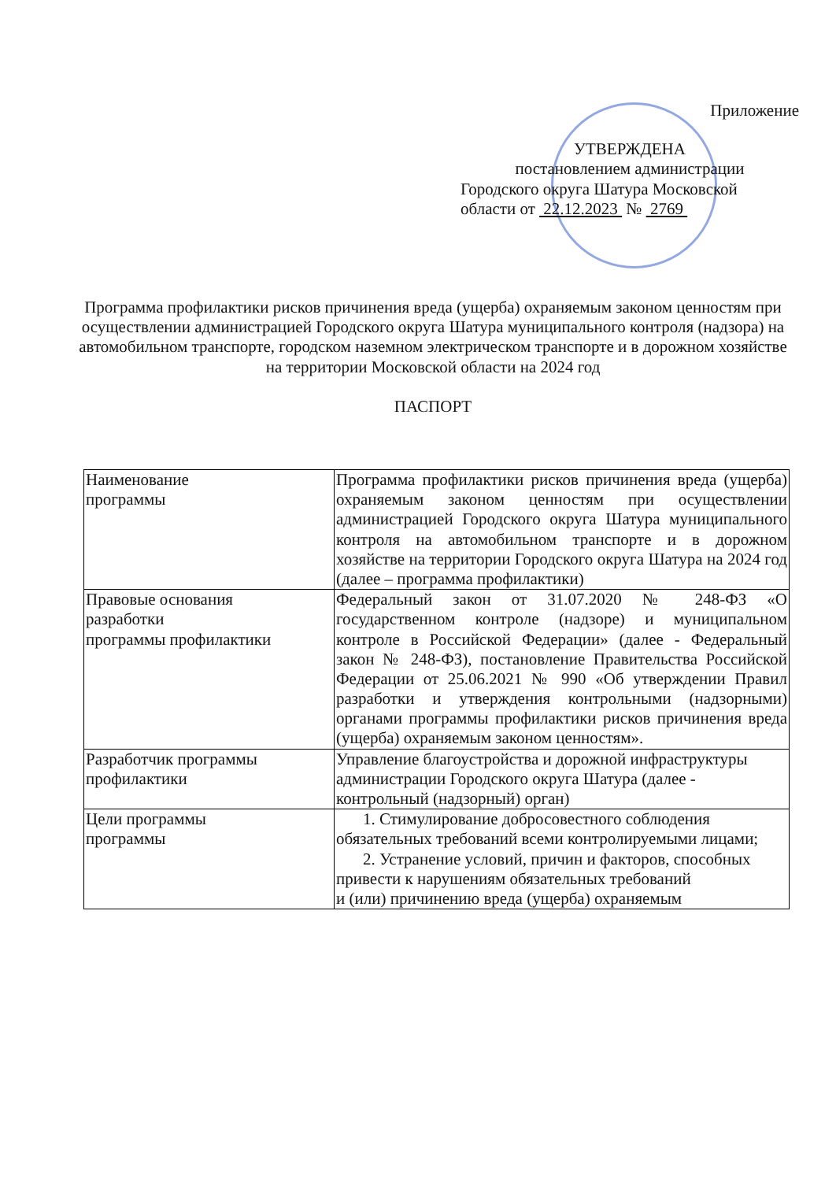Приложение
УТВЕРЖДЕНА
постановлением администрации
Городского округа Шатура Московской
области от 22.12.2023 № 2769
Программа профилактики рисков причинения вреда (ущерба) охраняемым законом ценностям при осуществлении администрацией Городского округа Шатура муниципального контроля (надзора) на автомобильном транспорте, городском наземном электрическом транспорте и в дорожном хозяйстве на территории Московской области на 2024 год
ПАСПОРТ
| Наименование программы | Программа профилактики рисков причинения вреда (ущерба) охраняемым законом ценностям при осуществлении администрацией Городского округа Шатура муниципального контроля на автомобильном транспорте и в дорожном хозяйстве на территории Городского округа Шатура на 2024 год (далее – программа профилактики) |
| Правовые основания разработки программы профилактики | Федеральный закон от 31.07.2020 № 248-ФЗ «О государственном контроле (надзоре) и муниципальном контроле в Российской Федерации» (далее - Федеральный закон № 248-ФЗ), постановление Правительства Российской Федерации от 25.06.2021 № 990 «Об утверждении Правил разработки и утверждения контрольными (надзорными) органами программы профилактики рисков причинения вреда (ущерба) охраняемым законом ценностям». |
| Разработчик программы профилактики | Управление благоустройства и дорожной инфраструктуры администрации Городского округа Шатура (далее - контрольный (надзорный) орган) |
| Цели программы программы | 1. Стимулирование добросовестного соблюдения обязательных требований всеми контролируемыми лицами; 2. Устранение условий, причин и факторов, способных привести к нарушениям обязательных требований и (или) причинению вреда (ущерба) охраняемым |